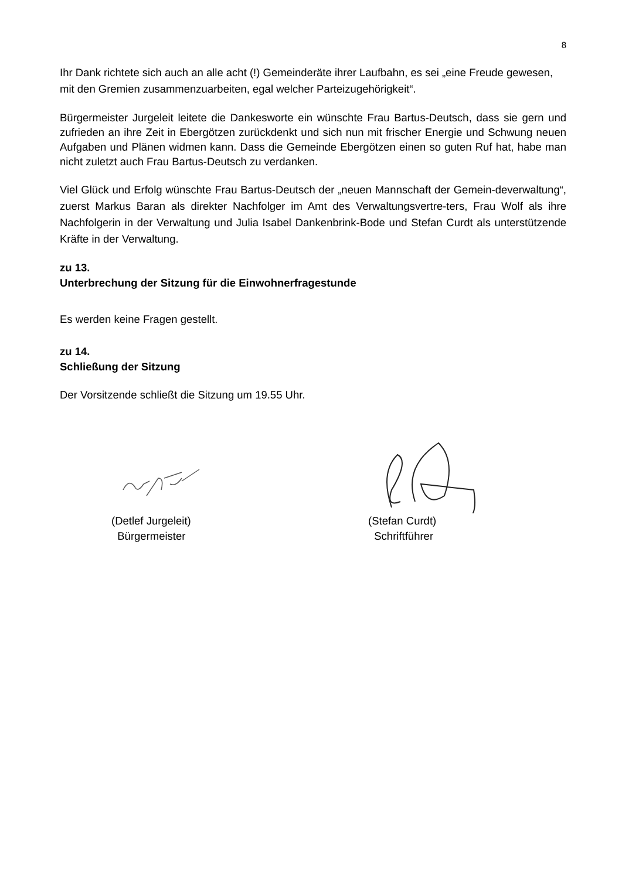8
Ihr Dank richtete sich auch an alle acht (!) Gemeinderäte ihrer Laufbahn, es sei „eine Freude gewesen, mit den Gremien zusammenzuarbeiten, egal welcher Parteizugehörigkeit“.
Bürgermeister Jurgeleit leitete die Dankesworte ein wünschte Frau Bartus-Deutsch, dass sie gern und zufrieden an ihre Zeit in Ebergötzen zurückdenkt und sich nun mit frischer Energie und Schwung neuen Aufgaben und Plänen widmen kann. Dass die Gemeinde Ebergötzen einen so guten Ruf hat, habe man nicht zuletzt auch Frau Bartus-Deutsch zu verdanken.
Viel Glück und Erfolg wünschte Frau Bartus-Deutsch der „neuen Mannschaft der Gemein-deverwaltung“, zuerst Markus Baran als direkter Nachfolger im Amt des Verwaltungsvertre-ters, Frau Wolf als ihre Nachfolgerin in der Verwaltung und Julia Isabel Dankenbrink-Bode und Stefan Curdt als unterstützende Kräfte in der Verwaltung.
zu 13.
Unterbrechung der Sitzung für die Einwohnerfragestunde
Es werden keine Fragen gestellt.
zu 14.
Schließung der Sitzung
Der Vorsitzende schließt die Sitzung um 19.55 Uhr.
(Detlef Jurgeleit)
Bürgermeister
(Stefan Curdt)
Schriftführer